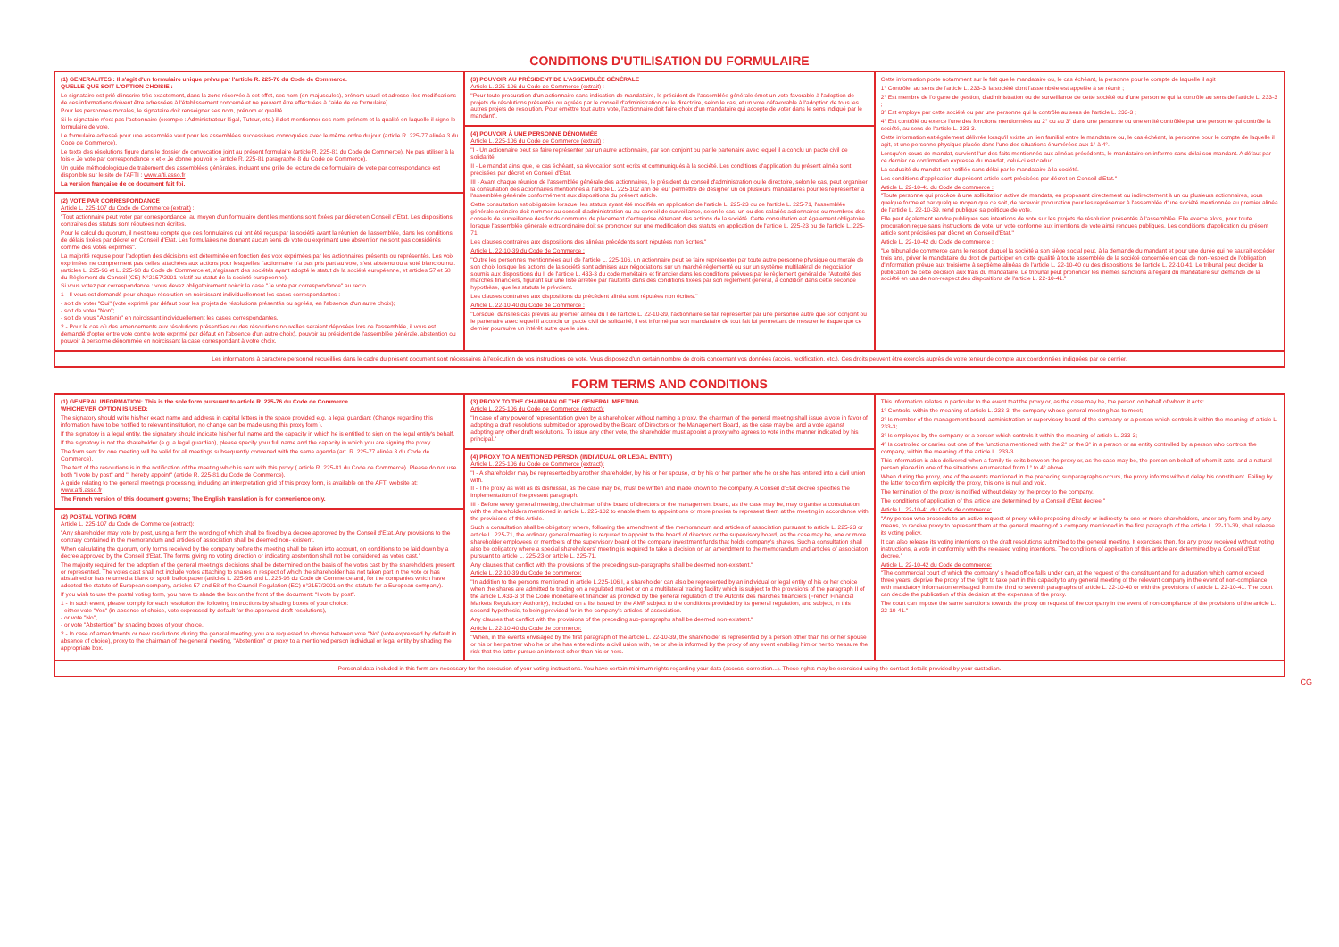CONDITIONS D'UTILISATION DU FORMULAIRE
(1) GENERALITES : Il s'agit d'un formulaire unique prévu par l'article R. 225-76 du Code de Commerce.
QUELLE QUE SOIT L'OPTION CHOISIE :
Le signataire est prié d'inscrire très exactement, dans la zone réservée à cet effet, ses nom (en majuscules), prénom usuel et adresse (les modifications de ces informations doivent être adressées à l'établissement concerné et ne peuvent être effectuées à l'aide de ce formulaire).
Pour les personnes morales, le signataire doit renseigner ses nom, prénom et qualité.
Si le signataire n'est pas l'actionnaire (exemple : Administrateur légal, Tuteur, etc.) il doit mentionner ses nom, prénom et la qualité en laquelle il signe le formulaire de vote.
Le formulaire adressé pour une assemblée vaut pour les assemblées successives convoquées avec le même ordre du jour (article R. 225-77 alinéa 3 du Code de Commerce).
Le texte des résolutions figure dans le dossier de convocation joint au présent formulaire (article R. 225-81 du Code de Commerce). Ne pas utiliser à la fois « Je vote par correspondance » et « Je donne pouvoir » (article R. 225-81 paragraphe 8 du Code de Commerce).
Un guide méthodologique de traitement des assemblées générales, incluant une grille de lecture de ce formulaire de vote par correspondance est disponible sur le site de l'AFTI : www.afti.asso.fr
La version française de ce document fait foi.
(2) VOTE PAR CORRESPONDANCE
Article L. 225-107 du Code de Commerce (extrait) :
"Tout actionnaire peut voter par correspondance, au moyen d'un formulaire dont les mentions sont fixées par décret en Conseil d'Etat. Les dispositions contraires des statuts sont réputées non écrites.
Pour le calcul du quorum, il n'est tenu compte que des formulaires qui ont été reçus par la société avant la réunion de l'assemblée, dans les conditions de délais fixées par décret en Conseil d'Etat. Les formulaires ne donnant aucun sens de vote ou exprimant une abstention ne sont pas considérés comme des votes exprimés".
La majorité requise pour l'adoption des décisions est déterminée en fonction des voix exprimées par les actionnaires présents ou représentés. Les voix exprimées ne comprennent pas celles attachées aux actions pour lesquelles l'actionnaire n'a pas pris part au vote, s'est abstenu ou a voté blanc ou nul. (articles L. 225-96 et L. 225-98 du Code de Commerce et, s'agissant des sociétés ayant adopté le statut de la société européenne, et articles 57 et 58 du Règlement du Conseil (CE) N°2157/2001 relatif au statut de la société européenne).
Si vous votez par correspondance : vous devez obligatoirement noircir la case "Je vote par correspondance" au recto.
1 - Il vous est demandé pour chaque résolution en noircissant individuellement les cases correspondantes :
- soit de voter "Oui" (vote exprimé par défaut pour les projets de résolutions présentés ou agréés, en l'absence d'un autre choix);
- soit de voter "Non";
- soit de vous "Abstenir" en noircissant individuellement les cases correspondantes.
2 - Pour le cas où des amendements aux résolutions présentées ou des résolutions nouvelles seraient déposées lors de l'assemblée, il vous est demandé d'opter entre vote contre (vote exprimé par défaut en l'absence d'un autre choix), pouvoir au président de l'assemblée générale, abstention ou pouvoir à personne dénommée en noircissant la case correspondant à votre choix.
(3) POUVOIR AU PRÉSIDENT DE L'ASSEMBLÉE GÉNÉRALE
Article L. 225-106 du Code de Commerce (extrait) :
"Pour toute procuration d'un actionnaire sans indication de mandataire, le président de l'assemblée générale émet un vote favorable à l'adoption de projets de résolutions présentés ou agréés par le conseil d'administration ou le directoire, selon le cas, et un vote défavorable à l'adoption de tous les autres projets de résolution. Pour émettre tout autre vote, l'actionnaire doit faire choix d'un mandataire qui accepte de voter dans le sens indiqué par le mandant".
(4) POUVOIR À UNE PERSONNE DÉNOMMÉE
Article L. 225-106 du Code de Commerce (extrait) :
"I - Un actionnaire peut se faire représenter par un autre actionnaire, par son conjoint ou par le partenaire avec lequel il a conclu un pacte civil de solidarité.
II - Le mandat ainsi que, le cas échéant, sa révocation sont écrits et communiqués à la société. Les conditions d'application du présent alinéa sont précisées par décret en Conseil d'Etat.
III - Avant chaque réunion de l'assemblée générale des actionnaires, le président du conseil d'administration ou le directoire, selon le cas, peut organiser la consultation des actionnaires mentionnés à l'article L. 225-102 afin de leur permettre de désigner un ou plusieurs mandataires pour les représenter à l'assemblée générale conformément aux dispositions du présent article.
Cette consultation est obligatoire lorsque, les statuts ayant été modifiés en application de l'article L. 225-23 ou de l'article L. 225-71, l'assemblée générale ordinaire doit nommer au conseil d'administration ou au conseil de surveillance, selon le cas, un ou des salariés actionnaires ou membres des conseils de surveillance des fonds communs de placement d'entreprise détenant des actions de la société. Cette consultation est également obligatoire lorsque l'assemblée générale extraordinaire doit se prononcer sur une modification des statuts en application de l'article L. 225-23 ou de l'article L. 225-71.
Les clauses contraires aux dispositions des alinéas précédents sont réputées non écrites."
Article L. 22-10-39 du Code de Commerce :
"Outre les personnes mentionnées au I de l'article L. 225-106, un actionnaire peut se faire représenter par toute autre personne physique ou morale de son choix lorsque les actions de la société sont admises aux négociations sur un marché réglementé ou sur un système multilatéral de négociation soumis aux dispositions du II de l'article L. 433-3 du code monétaire et financier dans les conditions prévues par le règlement général de l'Autorité des marchés financiers, figurant sur une liste arrêtée par l'autorité dans des conditions fixées par son règlement général, à condition dans cette seconde hypothèse, que les statuts le prévoient.
Les clauses contraires aux dispositions du précédent alinéa sont réputées non écrites."
Article L. 22-10-40 du Code de Commerce :
"Lorsque, dans les cas prévus au premier alinéa du I de l'article L. 22-10-39, l'actionnaire se fait représenter par une personne autre que son conjoint ou le partenaire avec lequel il a conclu un pacte civil de solidarité, il est informé par son mandataire de tout fait lui permettant de mesurer le risque que ce dernier poursuive un intérêt autre que le sien.
Cette information porte notamment sur le fait que le mandataire ou, le cas échéant, la personne pour le compte de laquelle il agit :
1° Contrôle, au sens de l'article L. 233-3, la société dont l'assemblée est appelée à se réunir ;
2° Est membre de l'organe de gestion, d'administration ou de surveillance de cette société ou d'une personne qui la contrôle au sens de l'article L. 233-3 ;
3° Est employé par cette société ou par une personne qui la contrôle au sens de l'article L. 233-3 ;
4° Est contrôlé ou exerce l'une des fonctions mentionnées au 2° ou au 3° dans une personne ou une entité contrôlée par une personne qui contrôle la société, au sens de l'article L. 233-3.
Cette information est également délivrée lorsqu'il existe un lien familial entre le mandataire ou, le cas échéant, la personne pour le compte de laquelle il agit, et une personne physique placée dans l'une des situations énumérées aux 1° à 4°.
Lorsqu'en cours de mandat, survient l'un des faits mentionnés aux alinéas précédents, le mandataire en informe sans délai son mandant. A défaut par ce dernier de confirmation expresse du mandat, celui-ci est caduc.
La caducité du mandat est notifiée sans délai par le mandataire à la société.
Les conditions d'application du présent article sont précisées par décret en Conseil d'Etat."
Article L. 22-10-41 du Code de commerce :
"Toute personne qui procède à une sollicitation active de mandats, en proposant directement ou indirectement à un ou plusieurs actionnaires, sous quelque forme et par quelque moyen que ce soit, de recevoir procuration pour les représenter à l'assemblée d'une société mentionnée au premier alinéa de l'article L. 22-10-39, rend publique sa politique de vote.
Elle peut également rendre publiques ses intentions de vote sur les projets de résolution présentés à l'assemblée. Elle exerce alors, pour toute procuration reçue sans instructions de vote, un vote conforme aux intentions de vote ainsi rendues publiques. Les conditions d'application du présent article sont précisées par décret en Conseil d'Etat."
Article L. 22-10-42 du Code de commerce :
"Le tribunal de commerce dans le ressort duquel la société a son siège social peut, à la demande du mandant et pour une durée qui ne saurait excéder trois ans, priver le mandataire du droit de participer en cette qualité à toute assemblée de la société concernée en cas de non-respect de l'obligation d'information prévue aux troisième à septième alinéas de l'article L. 22-10-40 ou des dispositions de l'article L. 22-10-41. Le tribunal peut décider la publication de cette décision aux frais du mandataire. Le tribunal peut prononcer les mêmes sanctions à l'égard du mandataire sur demande de la société en cas de non-respect des dispositions de l'article L. 22-10-41."
Les informations à caractère personnel recueillies dans le cadre du présent document sont nécessaires à l'exécution de vos instructions de vote. Vous disposez d'un certain nombre de droits concernant vos données (accès, rectification, etc.). Ces droits peuvent être exercés auprès de votre teneur de compte aux coordonnées indiquées par ce dernier.
FORM TERMS AND CONDITIONS
(1) GENERAL INFORMATION: This is the sole form pursuant to article R. 225-76 du Code de Commerce
WHICHEVER OPTION IS USED:
The signatory should write his/her exact name and address in capital letters in the space provided e.g. a legal guardian: (Change regarding this information have to be notified to relevant institution, no change can be made using this proxy form ).
If the signatory is a legal entity, the signatory should indicate his/her full name and the capacity in which he is entitled to sign on the legal entity's behalf.
If the signatory is not the shareholder (e.g. a legal guardian), please specify your full name and the capacity in which you are signing the proxy.
The form sent for one meeting will be valid for all meetings subsequently convened with the same agenda (art. R. 225-77 alinéa 3 du Code de Commerce).
The text of the resolutions is in the notification of the meeting which is sent with this proxy ( article R. 225-81 du Code de Commerce). Please do not use both "I vote by post" and "I hereby appoint" (article R. 225-81 du Code de Commerce).
A guide relating to the general meetings processing, including an interpretation grid of this proxy form, is available on the AFTI website at: www.afti.asso.fr
The French version of this document governs; The English translation is for convenience only.
(2) POSTAL VOTING FORM
Article L. 225-107 du Code de Commerce (extract):
"Any shareholder may vote by post, using a form the wording of which shall be fixed by a decree approved by the Conseil d'Etat. Any provisions to the contrary contained in the memorandum and articles of association shall be deemed non- existent.
When calculating the quorum, only forms received by the company before the meeting shall be taken into account, on conditions to be laid down by a decree approved by the Conseil d'Etat. The forms giving no voting direction or indicating abstention shall not be considered as votes cast."
The majority required for the adoption of the general meeting's decisions shall be determined on the basis of the votes cast by the shareholders present or represented. The votes cast shall not include votes attaching to shares in respect of which the shareholder has not taken part in the vote or has abstained or has returned a blank or spoilt ballot paper (articles L. 225-96 and L. 225-98 du Code de Commerce and, for the companies which have adopted the statute of European company, articles 57 and 58 of the Council Regulation (EC) n°2157/2001 on the statute for a European company).
If you wish to use the postal voting form, you have to shade the box on the front of the document: "I vote by post".
1 - In such event, please comply for each resolution the following instructions by shading boxes of your choice:
- either vote "Yes" (in absence of choice, vote expressed by default for the approved draft resolutions),
- or vote "No",
- or vote "Abstention" by shading boxes of your choice.
2 - In case of amendments or new resolutions during the general meeting, you are requested to choose between vote "No" (vote expressed by default in absence of choice), proxy to the chairman of the general meeting, "Abstention" or proxy to a mentioned person individual or legal entity by shading the appropriate box.
(3) PROXY TO THE CHAIRMAN OF THE GENERAL MEETING
Article L. 225-106 du Code de Commerce (extract):
"In case of any power of representation given by a shareholder without naming a proxy, the chairman of the general meeting shall issue a vote in favor of adopting a draft resolutions submitted or approved by the Board of Directors or the Management Board, as the case may be, and a vote against adopting any other draft resolutions. To issue any other vote, the shareholder must appoint a proxy who agrees to vote in the manner indicated by his principal."
(4) PROXY TO A MENTIONED PERSON (INDIVIDUAL OR LEGAL ENTITY)
Article L. 225-106 du Code de Commerce (extract):
"I - A shareholder may be represented by another shareholder, by his or her spouse, or by his or her partner who he or she has entered into a civil union with.
II - The proxy as well as its dismissal, as the case may be, must be written and made known to the company. A Conseil d'Etat decree specifies the implementation of the present paragraph.
III - Before every general meeting, the chairman of the board of directors or the management board, as the case may be, may organise a consultation with the shareholders mentioned in article L. 225-102 to enable them to appoint one or more proxies to represent them at the meeting in accordance with the provisions of this Article.
Such a consultation shall be obligatory where, following the amendment of the memorandum and articles of association pursuant to article L. 225-23 or article L. 225-71, the ordinary general meeting is required to appoint to the board of directors or the supervisory board, as the case may be, one or more shareholder employees or members of the supervisory board of the company investment funds that holds company's shares. Such a consultation shall also be obligatory where a special shareholders' meeting is required to take a decision on an amendment to the memorandum and articles of association pursuant to article L. 225-23 or article L. 225-71.
Any clauses that conflict with the provisions of the preceding sub-paragraphs shall be deemed non-existent."
Article L. 22-10-39 du Code de commerce:
"In addition to the persons mentioned in article L.225-106 I, a shareholder can also be represented by an individual or legal entity of his or her choice when the shares are admitted to trading on a regulated market or on a multilateral trading facility which is subject to the provisions of the paragraph II of the article L.433-3 of the Code monétaire et financier as provided by the general regulation of the Autorité des marchés financiers (French Financial Markets Regulatory Authority), included on a list issued by the AMF subject to the conditions provided by its general regulation, and subject, in this second hypothesis, to being provided for in the company's articles of association.
Any clauses that conflict with the provisions of the preceding sub-paragraphs shall be deemed non-existent."
Article L. 22-10-40 du Code de commerce:
"When, in the events envisaged by the first paragraph of the article L. 22-10-39, the shareholder is represented by a person other than his or her spouse or his or her partner who he or she has entered into a civil union with, he or she is informed by the proxy of any event enabling him or her to measure the risk that the latter pursue an interest other than his or hers.
This information relates in particular to the event that the proxy or, as the case may be, the person on behalf of whom it acts:
1° Controls, within the meaning of article L. 233-3, the company whose general meeting has to meet;
2° Is member of the management board, administration or supervisory board of the company or a person which controls it within the meaning of article L. 233-3;
3° Is employed by the company or a person which controls it within the meaning of article L. 233-3;
4° Is controlled or carries out one of the functions mentioned with the 2° or the 3° in a person or an entity controlled by a person who controls the company, within the meaning of the article L. 233-3.
This information is also delivered when a family tie exits between the proxy or, as the case may be, the person on behalf of whom it acts, and a natural person placed in one of the situations enumerated from 1° to 4° above.
When during the proxy, one of the events mentioned in the preceding subparagraphs occurs, the proxy informs without delay his constituent. Failing by the latter to confirm explicitly the proxy, this one is null and void.
The termination of the proxy is notified without delay by the proxy to the company.
The conditions of application of this article are determined by a Conseil d'Etat decree."
Article L. 22-10-41 du Code de commerce:
"Any person who proceeds to an active request of proxy, while proposing directly or indirectly to one or more shareholders, under any form and by any means, to receive proxy to represent them at the general meeting of a company mentioned in the first paragraph of the article L. 22-10-39, shall release its voting policy.
It can also release its voting intentions on the draft resolutions submitted to the general meeting. It exercises then, for any proxy received without voting instructions, a vote in conformity with the released voting intentions. The conditions of application of this article are determined by a Conseil d'Etat decree."
Article L. 22-10-42 du Code de commerce:
"The commercial court of which the company' s head office falls under can, at the request of the constituent and for a duration which cannot exceed three years, deprive the proxy of the right to take part in this capacity to any general meeting of the relevant company in the event of non-compliance with mandatory information envisaged from the third to seventh paragraphs of article L. 22-10-40 or with the provisions of article L. 22-10-41. The court can decide the publication of this decision at the expenses of the proxy.
The court can impose the same sanctions towards the proxy on request of the company in the event of non-compliance of the provisions of the article L. 22-10-41."
Personal data included in this form are necessary for the execution of your voting instructions. You have certain minimum rights regarding your data (access, correction...). These rights may be exercised using the contact details provided by your custodian.
CG